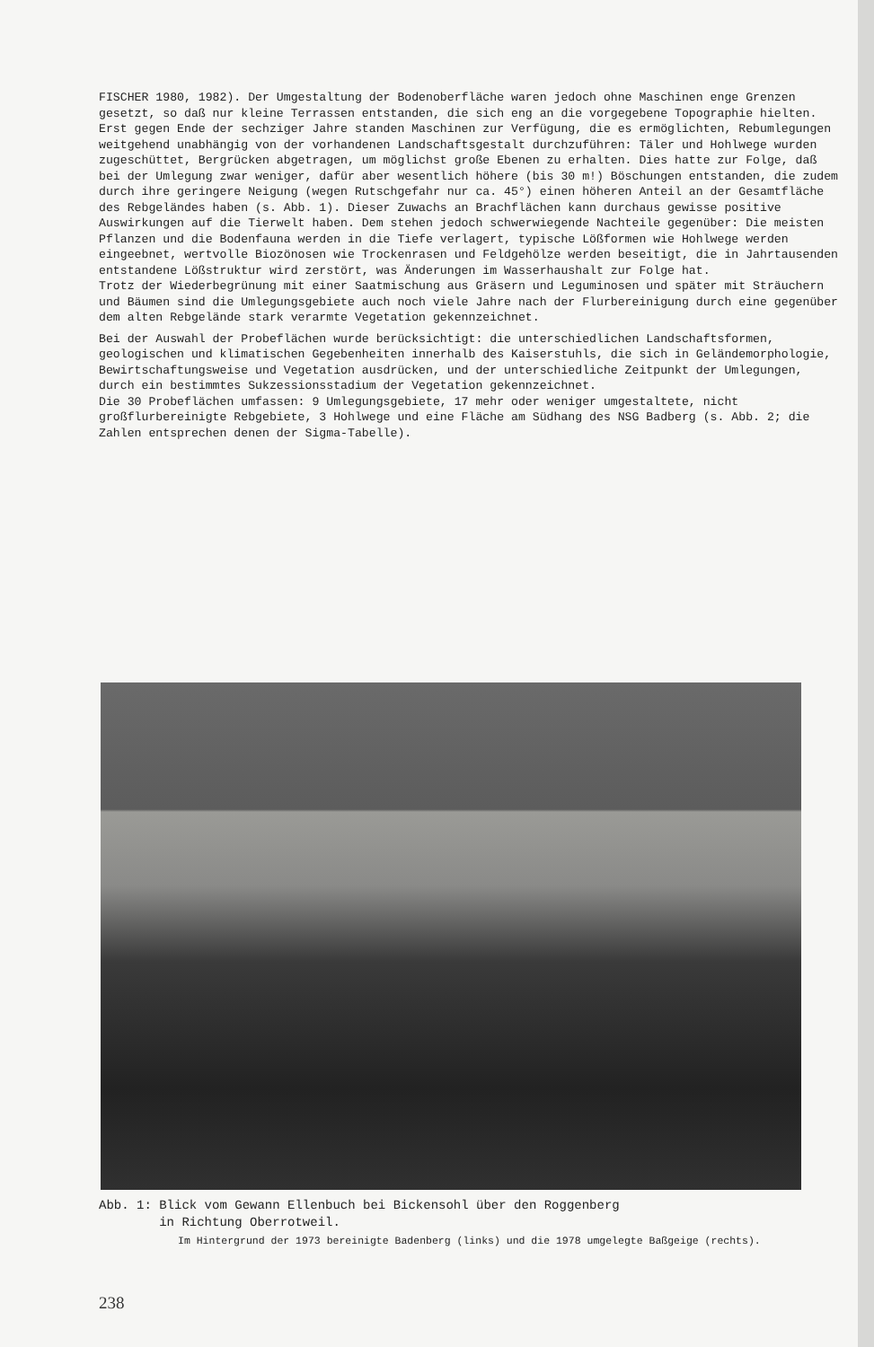FISCHER 1980, 1982). Der Umgestaltung der Bodenoberfläche waren jedoch ohne Maschinen enge Grenzen gesetzt, so daß nur kleine Terrassen entstanden, die sich eng an die vorgegebene Topographie hielten.
Erst gegen Ende der sechziger Jahre standen Maschinen zur Verfügung, die es ermöglichten, Rebumlegungen weitgehend unabhängig von der vorhandenen Landschaftsgestalt durchzuführen: Täler und Hohlwege wurden zugeschüttet, Bergrücken abgetragen, um möglichst große Ebenen zu erhalten. Dies hatte zur Folge, daß bei der Umlegung zwar weniger, dafür aber wesentlich höhere (bis 30 m!) Böschungen entstanden, die zudem durch ihre geringere Neigung (wegen Rutschgefahr nur ca. 45°) einen höheren Anteil an der Gesamtfläche des Rebgeländes haben (s. Abb. 1). Dieser Zuwachs an Brachflächen kann durchaus gewisse positive Auswirkungen auf die Tierwelt haben. Dem stehen jedoch schwerwiegende Nachteile gegenüber: Die meisten Pflanzen und die Bodenfauna werden in die Tiefe verlagert, typische Lößformen wie Hohlwege werden eingeebnet, wertvolle Biozönosen wie Trockenrasen und Feldgehölze werden beseitigt, die in Jahrtausenden entstandene Lößstruktur wird zerstört, was Änderungen im Wasserhaushalt zur Folge hat.
Trotz der Wiederbegrünung mit einer Saatmischung aus Gräsern und Leguminosen und später mit Sträuchern und Bäumen sind die Umlegungsgebiete auch noch viele Jahre nach der Flurbereinigung durch eine gegenüber dem alten Rebgelände stark verarmte Vegetation gekennzeichnet.
Bei der Auswahl der Probeflächen wurde berücksichtigt: die unterschiedlichen Landschaftsformen, geologischen und klimatischen Gegebenheiten innerhalb des Kaiserstuhls, die sich in Geländemorphologie, Bewirtschaftungsweise und Vegetation ausdrücken, und der unterschiedliche Zeitpunkt der Umlegungen, durch ein bestimmtes Sukzessionsstadium der Vegetation gekennzeichnet.
Die 30 Probeflächen umfassen: 9 Umlegungsgebiete, 17 mehr oder weniger umgestaltete, nicht großflurbereinigte Rebgebiete, 3 Hohlwege und eine Fläche am Südhang des NSG Badberg (s. Abb. 2; die Zahlen entsprechen denen der Sigma-Tabelle).
Abb. 1: Blick vom Gewann Ellenbuch bei Bickensohl über den Roggenberg
in Richtung Oberrotweil.
Im Hintergrund der 1973 bereinigte Badenberg (links) und die 1978 umgelegte Baßgeige (rechts).
238